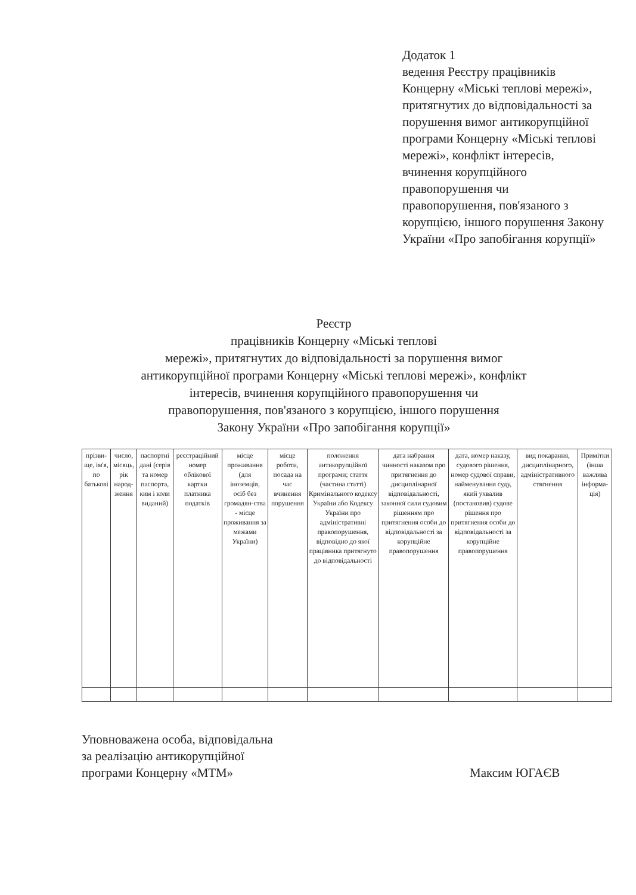Додаток 1
ведення Реєстру працівників Концерну «Міські теплові мережі», притягнутих до відповідальності за порушення вимог антикорупційної програми Концерну «Міські теплові мережі», конфлікт інтересів, вчинення корупційного правопорушення чи правопорушення, пов'язаного з корупцією, іншого порушення Закону України «Про запобігання корупції»
Реєстр
працівників Концерну «Міські теплові
мережі», притягнутих до відповідальності за порушення вимог
антикорупційної програми Концерну «Міські теплові мережі», конфлікт
інтересів, вчинення корупційного правопорушення чи
правопорушення, пов'язаного з корупцією, іншого порушення
Закону України «Про запобігання корупції»
| прізви-ще, ім'я, по батькові | число, місяць, рік народ-ження | паспортні дані (серія та номер паспорта, ким і коли виданий) | реєстраційний номер облікової картки платника податків | місце проживання (для іноземців, осіб без громадян-ства - місце проживання за межами України) | місце роботи, посада на час вчинення порушення | положення антикорупційної програми; стаття (частина статті) Кримінального кодексу України або Кодексу України про адміністративні правопорушення, відповідно до якої працівника притягнуто до відповідальності | дата набрання чинності наказом про притягнення до дисциплінарної відповідальності, законної сили судовим рішенням про притягнення особи до відповідальності за корупційне правопорушення | дата, номер наказу, судового рішення, номер судової справи, найменування суду, який ухвалив (постановив) судове рішення про притягнення особи до відповідальності за корупційне правопорушення | вид покарання, дисциплінарного, адміністративного стягнення | Примітки (інша важлива інформа-ція) |
| --- | --- | --- | --- | --- | --- | --- | --- | --- | --- | --- |
Уповноважена особа, відповідальна
за реалізацію антикорупційної
програми Концерну «МТМ»
Максим ЮГАЄВ